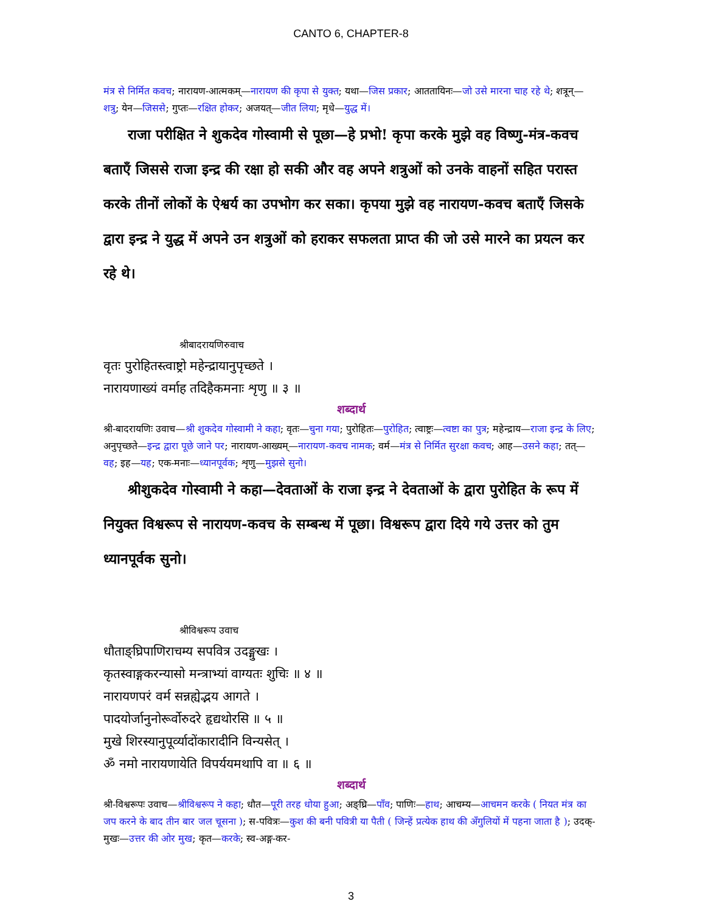CANTO 6, CHAPTER-8
मंत्र से निर्मित कवच; नारायण-आत्मकम्—नारायण की कृपा से युक्त; यथा—जिस प्रकार; आततायिनः—जो उसे मारना चाह रहे थे; शत्रून्—शत्रु; येन—जिससे; गुप्तः—रक्षित होकर; अजयत्—जीत लिया; मृधे—युद्ध में।
राजा परीक्षित ने शुकदेव गोस्वामी से पूछा—हे प्रभो! कृपा करके मुझे वह विष्णु-मंत्र-कवच बताएँ जिससे राजा इन्द्र की रक्षा हो सकी और वह अपने शत्रुओं को उनके वाहनों सहित परास्त करके तीनों लोकों के ऐश्वर्य का उपभोग कर सका। कृपया मुझे वह नारायण-कवच बताएँ जिसके द्वारा इन्द्र ने युद्ध में अपने उन शत्रुओं को हराकर सफलता प्राप्त की जो उसे मारने का प्रयत्न कर रहे थे।
श्रीबादरायणिरुवाच
वृतः पुरोहितस्त्वाष्ट्रो महेन्द्रायानुपृच्छते ।
नारायणाख्यं वर्माह तदिहैकमनाः शृणु ॥ ३ ॥
शब्दार्थ
श्री-बादरायणिः उवाच—श्री शुकदेव गोस्वामी ने कहा; वृतः—चुना गया; पुरोहितः—पुरोहित; त्वाष्ट्रः—त्वष्टा का पुत्र; महेन्द्राय—राजा इन्द्र के लिए; अनुपृच्छते—इन्द्र द्वारा पूछे जाने पर; नारायण-आख्यम्—नारायण-कवच नामक; वर्म—मंत्र से निर्मित सुरक्षा कवच; आह—उसने कहा; तत्—वह; इह—यह; एक-मनाः—ध्यानपूर्वक; शृणु—मुझसे सुनो।
श्रीशुकदेव गोस्वामी ने कहा—देवताओं के राजा इन्द्र ने देवताओं के द्वारा पुरोहित के रूप में नियुक्त विश्वरूप से नारायण-कवच के सम्बन्ध में पूछा। विश्वरूप द्वारा दिये गये उत्तर को तुम ध्यानपूर्वक सुनो।
श्रीविश्वरूप उवाच
धौताङ्घ्रिपाणिराचम्य सपवित्र उदङ्मुखः ।
कृतस्वाङ्गकरन्यासो मन्त्राभ्यां वाग्यतः शुचिः ॥ ४ ॥
नारायणपरं वर्म सन्नह्येद्भय आगते ।
पादयोर्जानुनोरूर्वोरुदरे हृद्यथोरसि ॥ ५ ॥
मुखे शिरस्यानुपूर्व्यादोंकारादीनि विन्यसेत् ।
ॐ नमो नारायणायेति विपर्ययमथापि वा ॥ ६ ॥
शब्दार्थ
श्री-विश्वरूपः उवाच—श्रीविश्वरूप ने कहा; धौत—पूरी तरह धोया हुआ; अङ्घ्रि—पाँव; पाणिः—हाथ; आचम्य—आचमन करके ( नियत मंत्र का जप करने के बाद तीन बार जल चूसना ); स-पवित्रः—कुश की बनी पवित्री या पैती ( जिन्हें प्रत्येक हाथ की अँगुलियों में पहना जाता है ); उदक्-मुखः—उत्तर की ओर मुख; कृत—करके; स्व-अङ्ग-कर-
3